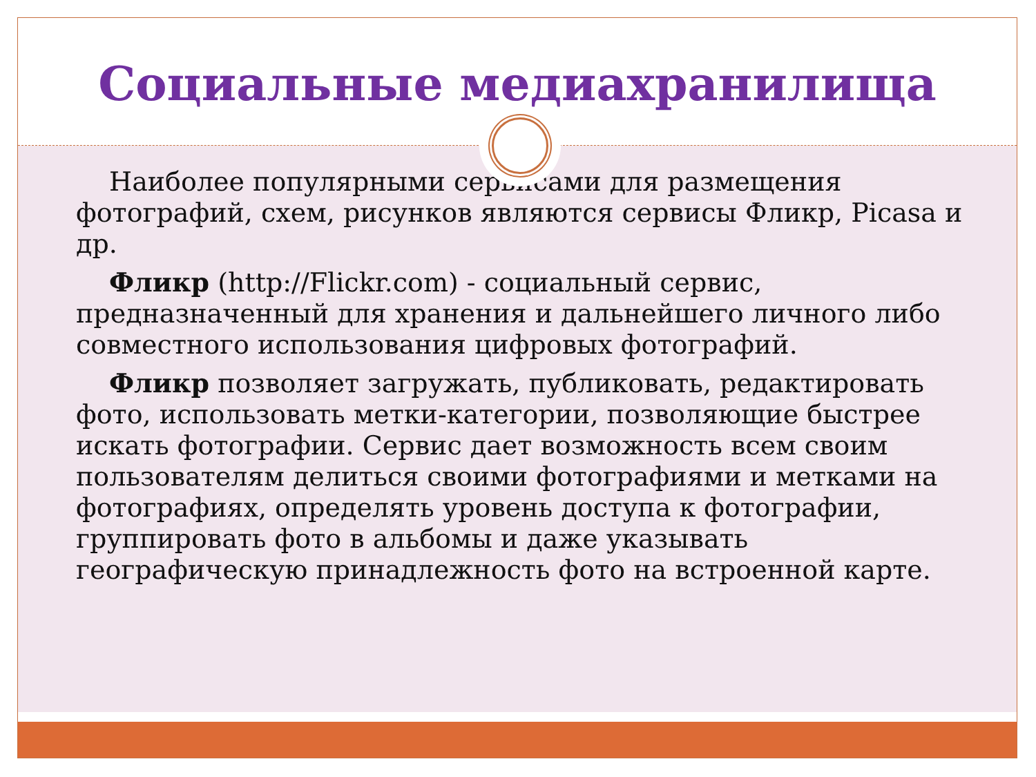Социальные медиахранилища
Наиболее популярными сервисами для размещения фотографий, схем, рисунков являются сервисы Фликр, Picasa и др.
Фликр (http://Flickr.com) - социальный сервис, предназначенный для хранения и дальнейшего личного либо совместного использования цифровых фотографий.
Фликр позволяет загружать, публиковать, редактировать фото, использовать метки-категории, позволяющие быстрее искать фотографии. Сервис дает возможность всем своим пользователям делиться своими фотографиями и метками на фотографиях, определять уровень доступа к фотографии, группировать фото в альбомы и даже указывать географическую принадлежность фото на встроенной карте.